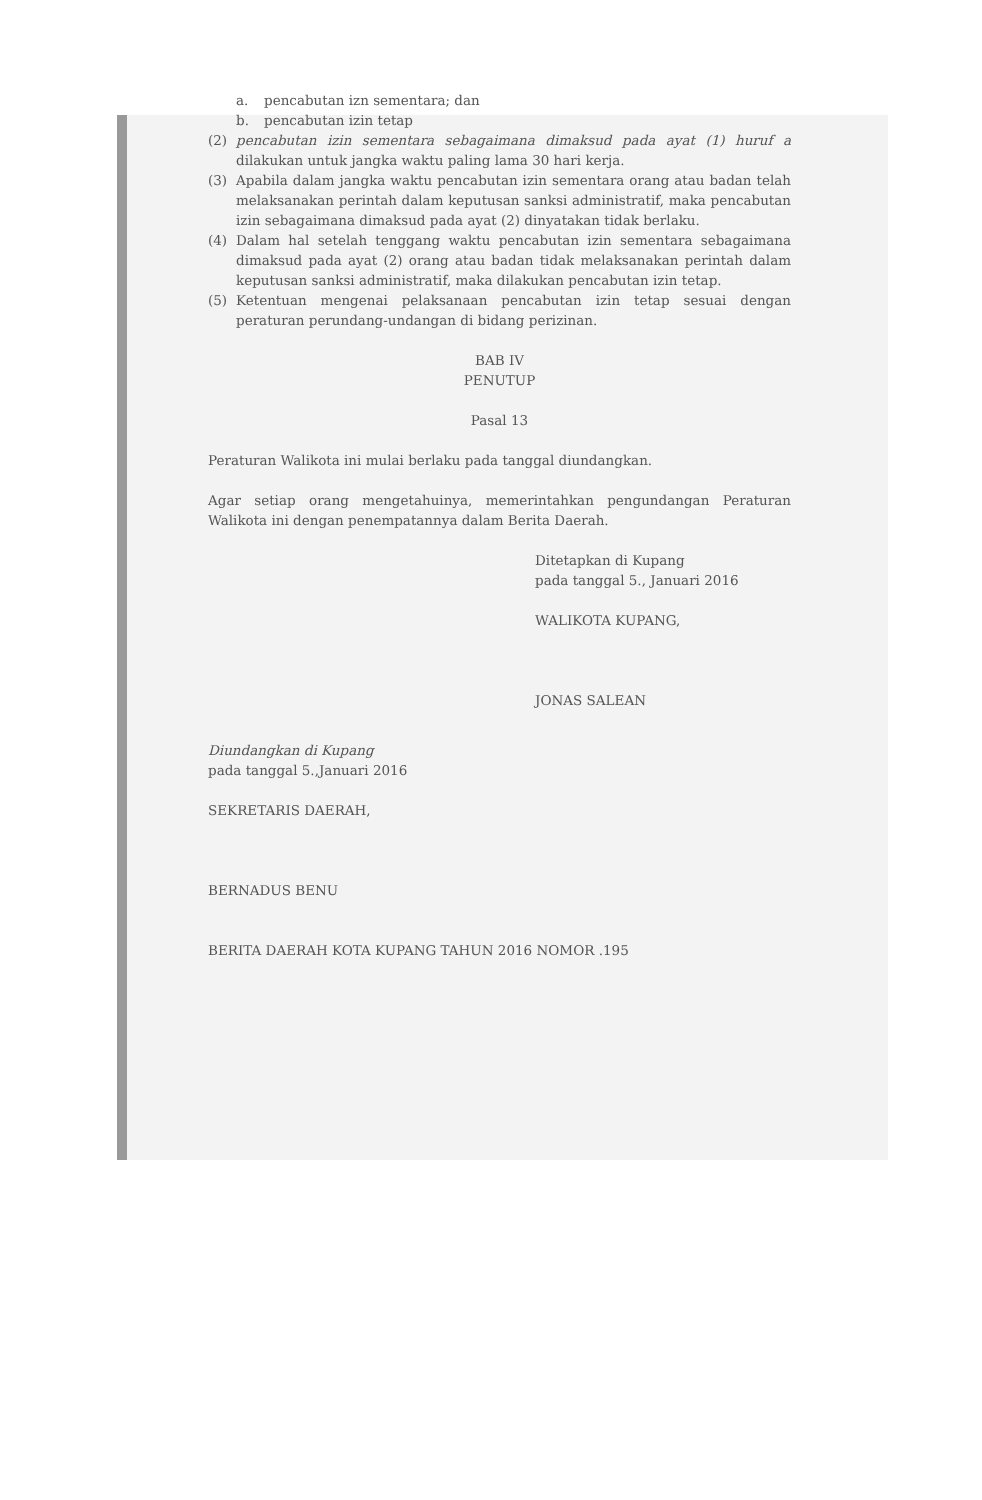a. pencabutan izn sementara; dan
b. pencabutan izin tetap
(2) pencabutan izin sementara sebagaimana dimaksud pada ayat (1) huruf a dilakukan untuk jangka waktu paling lama 30 hari kerja.
(3) Apabila dalam jangka waktu pencabutan izin sementara orang atau badan telah melaksanakan perintah dalam keputusan sanksi administratif, maka pencabutan izin sebagaimana dimaksud pada ayat (2) dinyatakan tidak berlaku.
(4) Dalam hal setelah tenggang waktu pencabutan izin sementara sebagaimana dimaksud pada ayat (2) orang atau badan tidak melaksanakan perintah dalam keputusan sanksi administratif, maka dilakukan pencabutan izin tetap.
(5) Ketentuan mengenai pelaksanaan pencabutan izin tetap sesuai dengan peraturan perundang-undangan di bidang perizinan.
BAB IV
PENUTUP
Pasal 13
Peraturan Walikota ini mulai berlaku pada tanggal diundangkan.
Agar setiap orang mengetahuinya, memerintahkan pengundangan Peraturan Walikota ini dengan penempatannya dalam Berita Daerah.
Ditetapkan di Kupang
pada tanggal 5., Januari 2016
WALIKOTA KUPANG,
JONAS SALEAN
Diundangkan di Kupang
pada tanggal 5.,Januari 2016
SEKRETARIS DAERAH,
BERNADUS BENU
BERITA DAERAH KOTA KUPANG TAHUN 2016 NOMOR .195